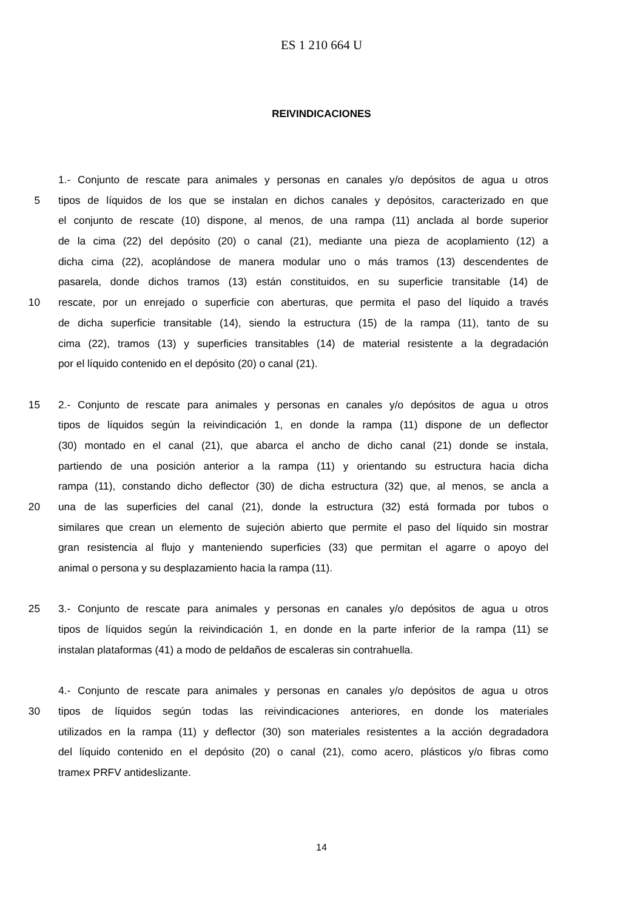ES 1 210 664 U
REIVINDICACIONES
1.- Conjunto de rescate para animales y personas en canales y/o depósitos de agua u otros
5 tipos de líquidos de los que se instalan en dichos canales y depósitos, caracterizado en que
el conjunto de rescate (10) dispone, al menos, de una rampa (11) anclada al borde superior
de la cima (22) del depósito (20) o canal (21), mediante una pieza de acoplamiento (12) a
dicha cima (22), acoplándose de manera modular uno o más tramos (13) descendentes de
pasarela, donde dichos tramos (13) están constituidos, en su superficie transitable (14) de
10 rescate, por un enrejado o superficie con aberturas, que permita el paso del líquido a través
de dicha superficie transitable (14), siendo la estructura (15) de la rampa (11), tanto de su
cima (22), tramos (13) y superficies transitables (14) de material resistente a la degradación
por el líquido contenido en el depósito (20) o canal (21).
15 2.- Conjunto de rescate para animales y personas en canales y/o depósitos de agua u otros
tipos de líquidos según la reivindicación 1, en donde la rampa (11) dispone de un deflector
(30) montado en el canal (21), que abarca el ancho de dicho canal (21) donde se instala,
partiendo de una posición anterior a la rampa (11) y orientando su estructura hacia dicha
rampa (11), constando dicho deflector (30) de dicha estructura (32) que, al menos, se ancla a
20 una de las superficies del canal (21), donde la estructura (32) está formada por tubos o
similares que crean un elemento de sujeción abierto que permite el paso del líquido sin mostrar
gran resistencia al flujo y manteniendo superficies (33) que permitan el agarre o apoyo del
animal o persona y su desplazamiento hacia la rampa (11).
25 3.- Conjunto de rescate para animales y personas en canales y/o depósitos de agua u otros
tipos de líquidos según la reivindicación 1, en donde en la parte inferior de la rampa (11) se
instalan plataformas (41) a modo de peldaños de escaleras sin contrahuella.
4.- Conjunto de rescate para animales y personas en canales y/o depósitos de agua u otros
30 tipos de líquidos según todas las reivindicaciones anteriores, en donde los materiales
utilizados en la rampa (11) y deflector (30) son materiales resistentes a la acción degradadora
del líquido contenido en el depósito (20) o canal (21), como acero, plásticos y/o fibras como
tramex PRFV antideslizante.
14